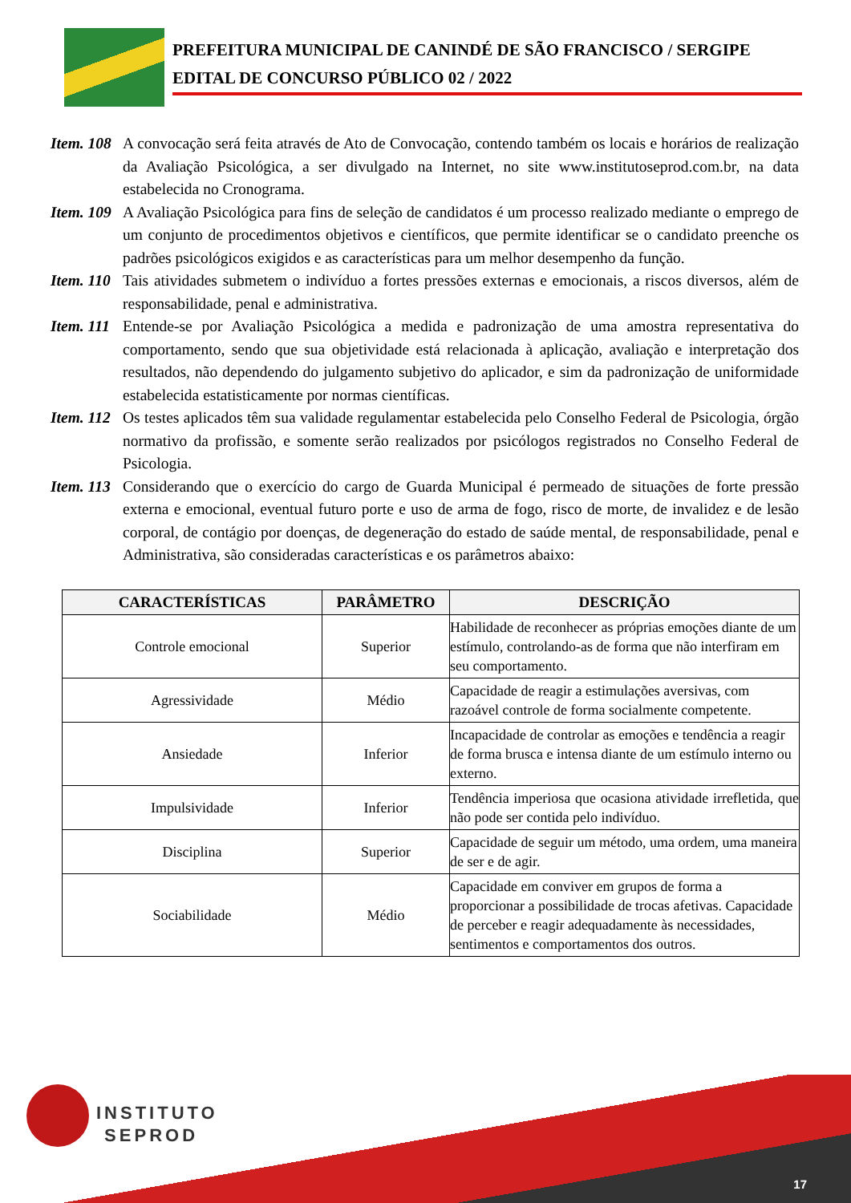PREFEITURA MUNICIPAL DE CANINDÉ DE SÃO FRANCISCO / SERGIPE
EDITAL DE CONCURSO PÚBLICO 02 / 2022
Item. 108
A convocação será feita através de Ato de Convocação, contendo também os locais e horários de realização da Avaliação Psicológica, a ser divulgado na Internet, no site www.institutoseprod.com.br, na data estabelecida no Cronograma.
Item. 109
A Avaliação Psicológica para fins de seleção de candidatos é um processo realizado mediante o emprego de um conjunto de procedimentos objetivos e científicos, que permite identificar se o candidato preenche os padrões psicológicos exigidos e as características para um melhor desempenho da função.
Item. 110
Tais atividades submetem o indivíduo a fortes pressões externas e emocionais, a riscos diversos, além de responsabilidade, penal e administrativa.
Item. 111
Entende-se por Avaliação Psicológica a medida e padronização de uma amostra representativa do comportamento, sendo que sua objetividade está relacionada à aplicação, avaliação e interpretação dos resultados, não dependendo do julgamento subjetivo do aplicador, e sim da padronização de uniformidade estabelecida estatisticamente por normas científicas.
Item. 112
Os testes aplicados têm sua validade regulamentar estabelecida pelo Conselho Federal de Psicologia, órgão normativo da profissão, e somente serão realizados por psicólogos registrados no Conselho Federal de Psicologia.
Item. 113
Considerando que o exercício do cargo de Guarda Municipal é permeado de situações de forte pressão externa e emocional, eventual futuro porte e uso de arma de fogo, risco de morte, de invalidez e de lesão corporal, de contágio por doenças, de degeneração do estado de saúde mental, de responsabilidade, penal e Administrativa, são consideradas características e os parâmetros abaixo:
| CARACTERÍSTICAS | PARÂMETRO | DESCRIÇÃO |
| --- | --- | --- |
| Controle emocional | Superior | Habilidade de reconhecer as próprias emoções diante de um estímulo, controlando-as de forma que não interfiram em seu comportamento. |
| Agressividade | Médio | Capacidade de reagir a estimulações aversivas, com razoável controle de forma socialmente competente. |
| Ansiedade | Inferior | Incapacidade de controlar as emoções e tendência a reagir de forma brusca e intensa diante de um estímulo interno ou externo. |
| Impulsividade | Inferior | Tendência imperiosa que ocasiona atividade irrefletida, que não pode ser contida pelo indivíduo. |
| Disciplina | Superior | Capacidade de seguir um método, uma ordem, uma maneira de ser e de agir. |
| Sociabilidade | Médio | Capacidade em conviver em grupos de forma a proporcionar a possibilidade de trocas afetivas. Capacidade de perceber e reagir adequadamente às necessidades, sentimentos e comportamentos dos outros. |
INSTITUTO
SEPROD
17